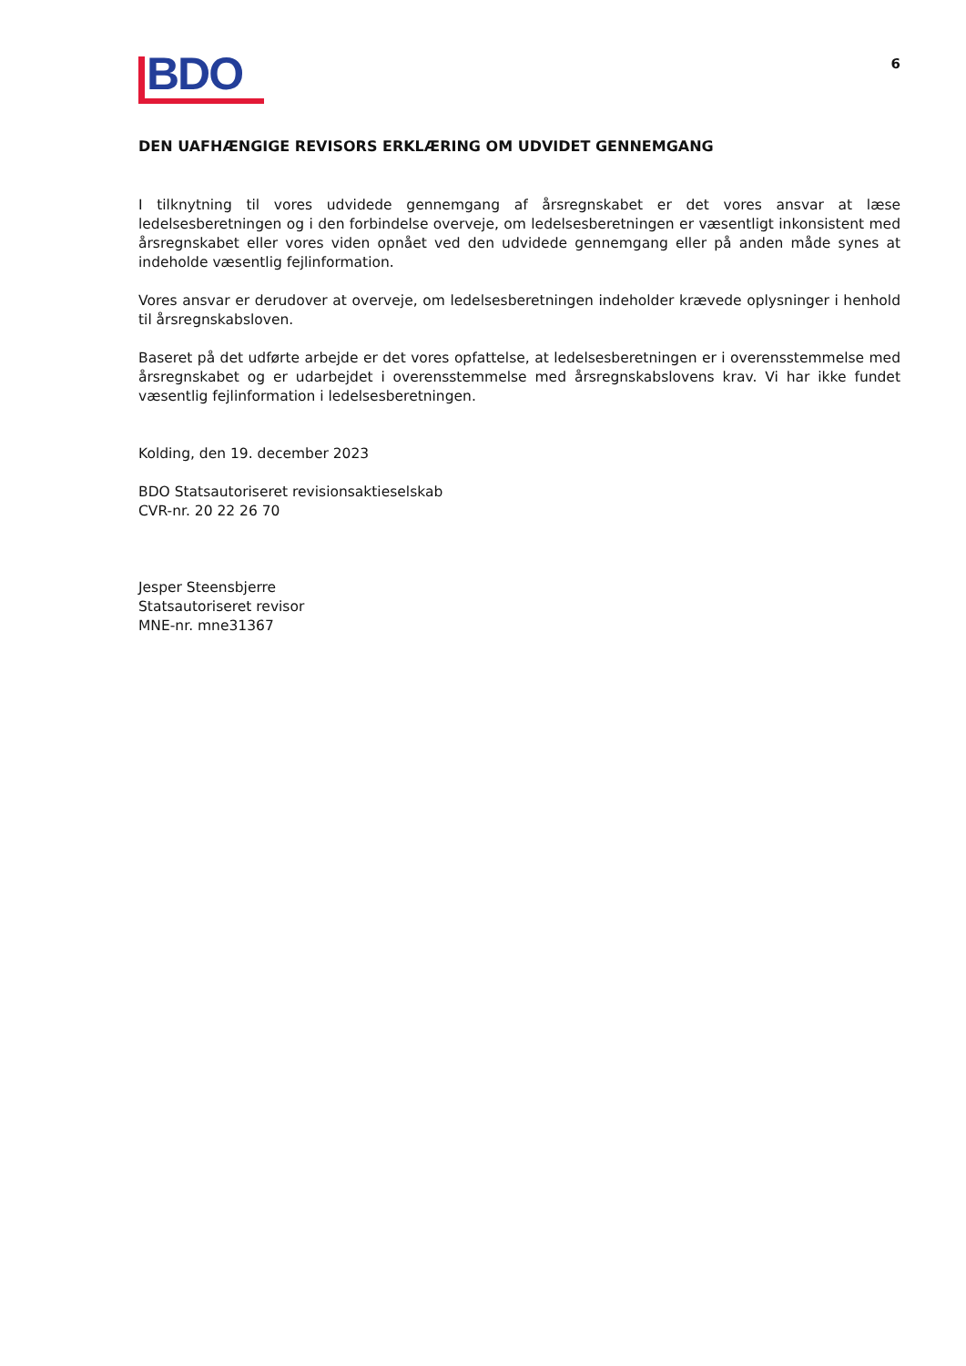BDO
6
DEN UAFHÆNGIGE REVISORS ERKLÆRING OM UDVIDET GENNEMGANG
I tilknytning til vores udvidede gennemgang af årsregnskabet er det vores ansvar at læse ledelsesberetningen og i den forbindelse overveje, om ledelsesberetningen er væsentligt inkonsistent med årsregnskabet eller vores viden opnået ved den udvidede gennemgang eller på anden måde synes at indeholde væsentlig fejlinformation.
Vores ansvar er derudover at overveje, om ledelsesberetningen indeholder krævede oplysninger i henhold til årsregnskabsloven.
Baseret på det udførte arbejde er det vores opfattelse, at ledelsesberetningen er i overensstemmelse med årsregnskabet og er udarbejdet i overensstemmelse med årsregnskabslovens krav. Vi har ikke fundet væsentlig fejlinformation i ledelsesberetningen.
Kolding, den 19. december 2023
BDO Statsautoriseret revisionsaktieselskab
CVR-nr. 20 22 26 70
Jesper Steensbjerre
Statsautoriseret revisor
MNE-nr. mne31367